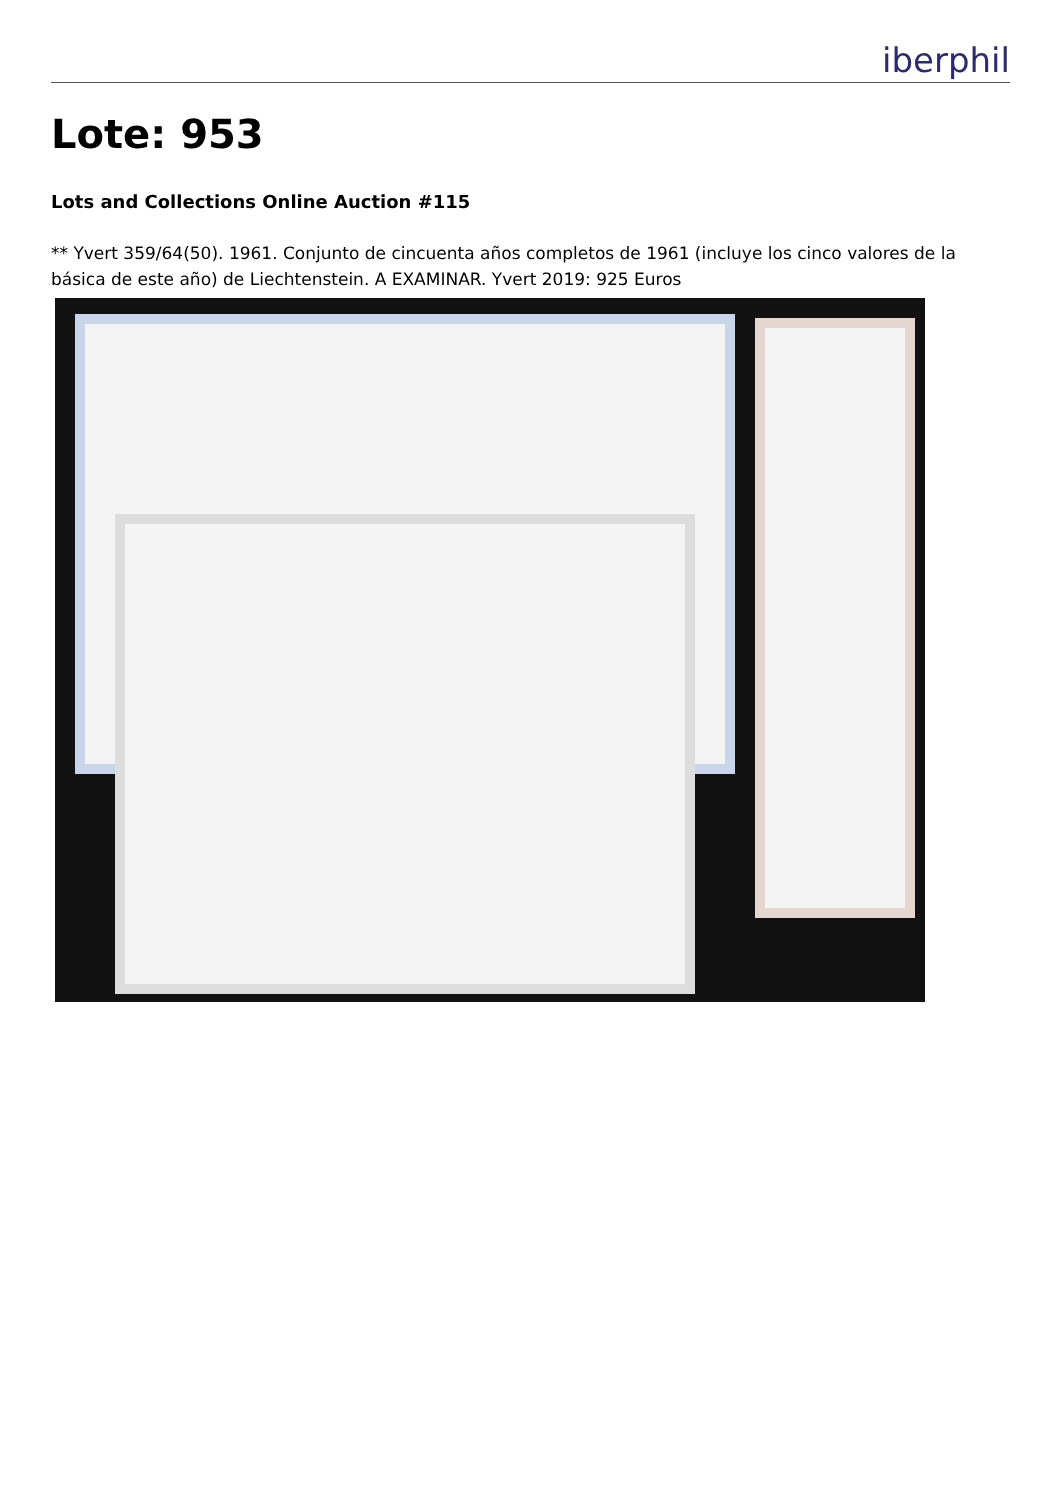iberphil
Lote: 953
Lots and Collections Online Auction #115
** Yvert 359/64(50). 1961. Conjunto de cincuenta años completos de 1961 (incluye los cinco valores de la básica de este año) de Liechtenstein. A EXAMINAR. Yvert 2019: 925 Euros